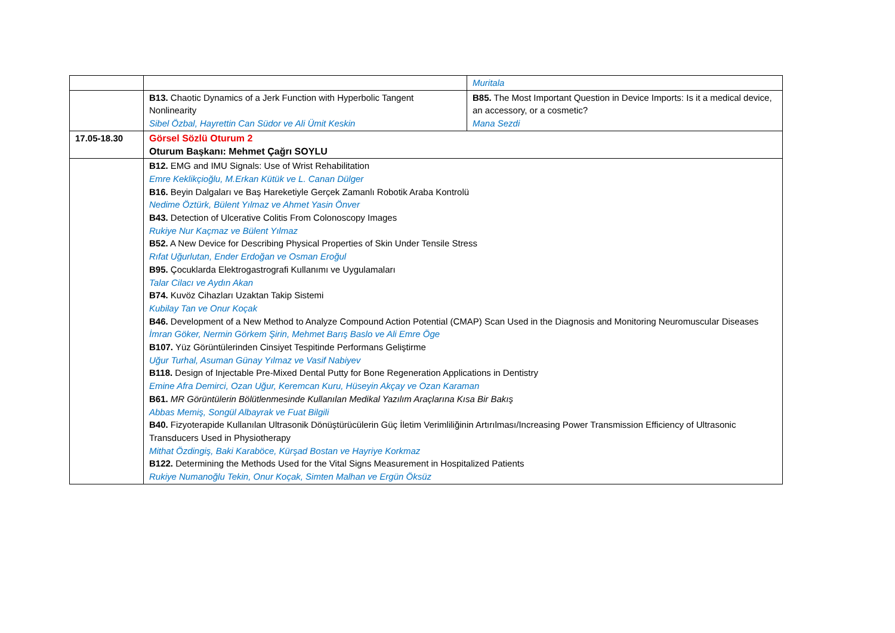| | | Muritala |
| | B13. Chaotic Dynamics of a Jerk Function with Hyperbolic Tangent Nonlinearity Sibel Özbal, Hayrettin Can Südor ve Ali Ümit Keskin | B85. The Most Important Question in Device Imports: Is it a medical device, an accessory, or a cosmetic? Mana Sezdi |
| 17.05-18.30 | Görsel Sözlü Oturum 2 Oturum Başkanı: Mehmet Çağrı SOYLU | |
| | B12. EMG and IMU Signals: Use of Wrist Rehabilitation Emre Keklikçioğlu, M.Erkan Kütük ve L. Canan Dülger B16. Beyin Dalgaları ve Baş Hareketiyle Gerçek Zamanlı Robotik Araba Kontrolü Nedime Öztürk, Bülent Yılmaz ve Ahmet Yasin Önver B43. Detection of Ulcerative Colitis From Colonoscopy Images Rukiye Nur Kaçmaz ve Bülent Yılmaz B52. A New Device for Describing Physical Properties of Skin Under Tensile Stress Rıfat Uğurlutan, Ender Erdoğan ve Osman Eroğul B95. Çocuklarda Elektrogastrografi Kullanımı ve Uygulamaları Talar Cilacı ve Aydın Akan B74. Kuvöz Cihazları Uzaktan Takip Sistemi Kubilay Tan ve Onur Koçak B46. Development of a New Method to Analyze Compound Action Potential (CMAP) Scan Used in the Diagnosis and Monitoring Neuromuscular Diseases İmran Göker, Nermin Görkem Şirin, Mehmet Barış Baslo ve Ali Emre Öge B107. Yüz Görüntülerinden Cinsiyet Tespitinde Performans Geliştirme Uğur Turhal, Asuman Günay Yılmaz ve Vasif Nabiyev B118. Design of Injectable Pre-Mixed Dental Putty for Bone Regeneration Applications in Dentistry Emine Afra Demirci, Ozan Uğur, Keremcan Kuru, Hüseyin Akçay ve Ozan Karaman B61. MR Görüntülerin Bölütlenmesinde Kullanılan Medikal Yazılım Araçlarına Kısa Bir Bakış Abbas Memiş, Songül Albayrak ve Fuat Bilgili B40. Fizyoterapide Kullanılan Ultrasonik Dönüştürücülerin Güç İletim Verimliliğinin Artırılması/Increasing Power Transmission Efficiency of Ultrasonic Transducers Used in Physiotherapy Mithat Özdingiş, Baki Karaböce, Kürşad Bostan ve Hayriye Korkmaz B122. Determining the Methods Used for the Vital Signs Measurement in Hospitalized Patients Rukiye Numanoğlu Tekin, Onur Koçak, Simten Malhan ve Ergün Öksüz | |